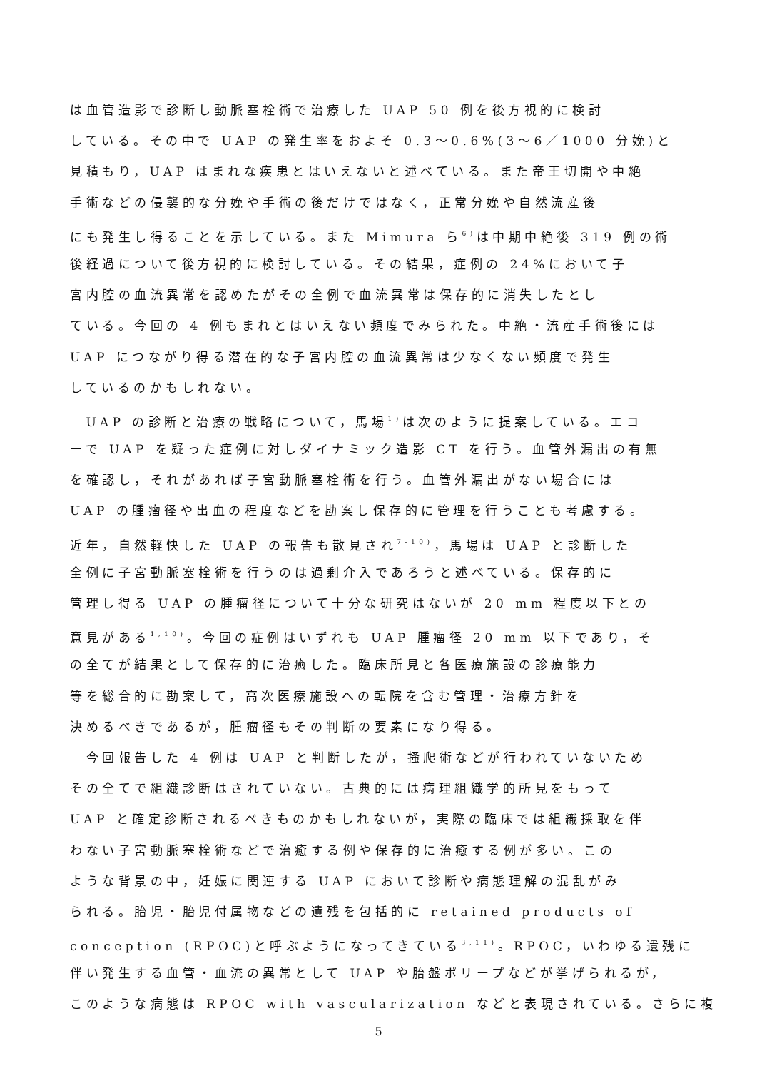は血管造影で診断し動脈塞栓術で治療した UAP 50 例を後方視的に検討
している。その中で UAP の発生率をおよそ 0.3〜0.6%(3〜6／1000 分娩)と
見積もり，UAP はまれな疾患とはいえないと述べている。また帝王切開や中絶
手術などの侵襲的な分娩や手術の後だけではなく，正常分娩や自然流産後
にも発生し得ることを示している。また Mimura ら<sup>6)</sup>は中期中絶後 319 例の術
後経過について後方視的に検討している。その結果，症例の 24%において子
宮内腔の血流異常を認めたがその全例で血流異常は保存的に消失したとし
ている。今回の 4 例もまれとはいえない頻度でみられた。中絶・流産手術後には
UAP につながり得る潜在的な子宮内腔の血流異常は少なくない頻度で発生
しているのかもしれない。
　UAP の診断と治療の戦略について，馬場<sup>1)</sup>は次のように提案している。エコ
ーで UAP を疑った症例に対しダイナミック造影 CT を行う。血管外漏出の有無
を確認し，それがあれば子宮動脈塞栓術を行う。血管外漏出がない場合には
UAP の腫瘤径や出血の程度などを勘案し保存的に管理を行うことも考慮する。
近年，自然軽快した UAP の報告も散見され<sup>7-10)</sup>，馬場は UAP と診断した
全例に子宮動脈塞栓術を行うのは過剰介入であろうと述べている。保存的に
管理し得る UAP の腫瘤径について十分な研究はないが 20 mm 程度以下との
意見がある<sup>1,10)</sup>。今回の症例はいずれも UAP 腫瘤径 20 mm 以下であり，そ
の全てが結果として保存的に治癒した。臨床所見と各医療施設の診療能力
等を総合的に勘案して，高次医療施設への転院を含む管理・治療方針を
決めるべきであるが，腫瘤径もその判断の要素になり得る。
　今回報告した 4 例は UAP と判断したが，掻爬術などが行われていないため
その全てで組織診断はされていない。古典的には病理組織学的所見をもって
UAP と確定診断されるべきものかもしれないが，実際の臨床では組織採取を伴
わない子宮動脈塞栓術などで治癒する例や保存的に治癒する例が多い。この
ような背景の中，妊娠に関連する UAP において診断や病態理解の混乱がみ
られる。胎児・胎児付属物などの遺残を包括的に retained products of
conception (RPOC)と呼ぶようになってきている<sup>3,11)</sup>。RPOC，いわゆる遺残に
伴い発生する血管・血流の異常として UAP や胎盤ポリープなどが挙げられるが，
このような病態は RPOC with vascularization などと表現されている。さらに複
5